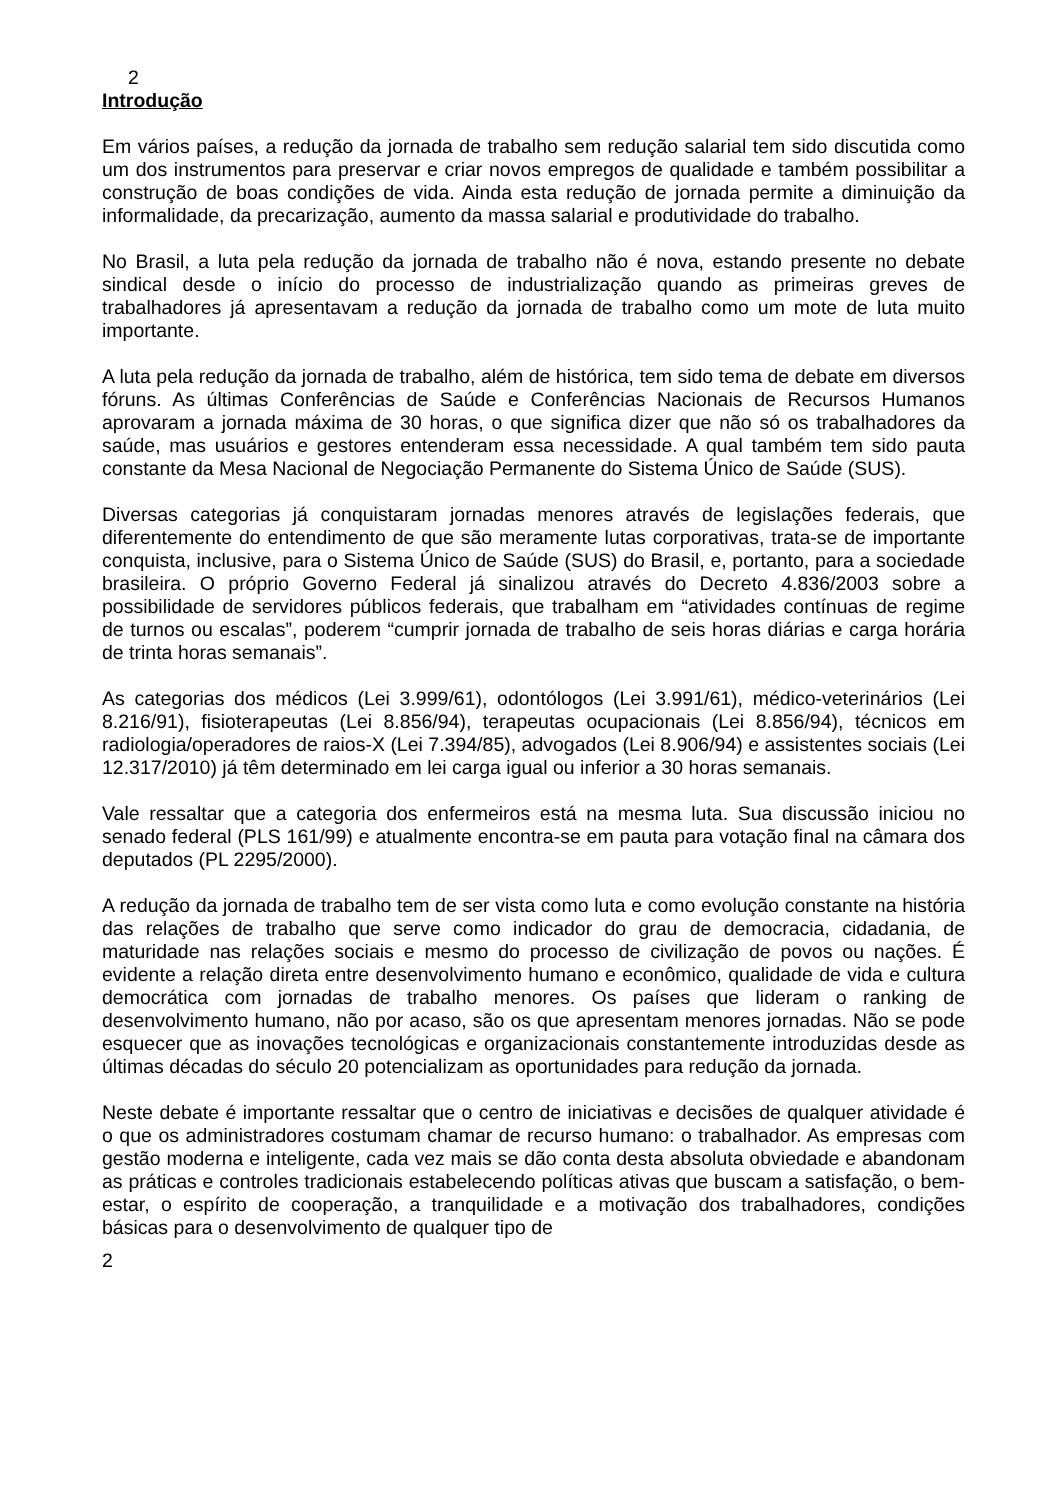2
Introdução
Em vários países, a redução da jornada de trabalho sem redução salarial tem sido discutida como um dos instrumentos para preservar e criar novos empregos de qualidade e também possibilitar a construção de boas condições de vida. Ainda esta redução de jornada permite a diminuição da informalidade, da precarização, aumento da massa salarial e produtividade do trabalho.
No Brasil, a luta pela redução da jornada de trabalho não é nova, estando presente no debate sindical desde o início do processo de industrialização quando as primeiras greves de trabalhadores já apresentavam a redução da jornada de trabalho como um mote de luta muito importante.
A luta pela redução da jornada de trabalho, além de histórica, tem sido tema de debate em diversos fóruns. As últimas Conferências de Saúde e Conferências Nacionais de Recursos Humanos aprovaram a jornada máxima de 30 horas, o que significa dizer que não só os trabalhadores da saúde, mas usuários e gestores entenderam essa necessidade. A qual também tem sido pauta constante da Mesa Nacional de Negociação Permanente do Sistema Único de Saúde (SUS).
Diversas categorias já conquistaram jornadas menores através de legislações federais, que diferentemente do entendimento de que são meramente lutas corporativas, trata-se de importante conquista, inclusive, para o Sistema Único de Saúde (SUS) do Brasil, e, portanto, para a sociedade brasileira. O próprio Governo Federal já sinalizou através do Decreto 4.836/2003 sobre a possibilidade de servidores públicos federais, que trabalham em “atividades contínuas de regime de turnos ou escalas”, poderem “cumprir jornada de trabalho de seis horas diárias e carga horária de trinta horas semanais”.
As categorias dos médicos (Lei 3.999/61), odontólogos (Lei 3.991/61), médico-veterinários (Lei 8.216/91), fisioterapeutas (Lei 8.856/94), terapeutas ocupacionais (Lei 8.856/94), técnicos em radiologia/operadores de raios-X (Lei 7.394/85), advogados (Lei 8.906/94) e assistentes sociais (Lei 12.317/2010) já têm determinado em lei carga igual ou inferior a 30 horas semanais.
Vale ressaltar que a categoria dos enfermeiros está na mesma luta. Sua discussão iniciou no senado federal (PLS 161/99) e atualmente encontra-se em pauta para votação final na câmara dos deputados (PL 2295/2000).
A redução da jornada de trabalho tem de ser vista como luta e como evolução constante na história das relações de trabalho que serve como indicador do grau de democracia, cidadania, de maturidade nas relações sociais e mesmo do processo de civilização de povos ou nações. É evidente a relação direta entre desenvolvimento humano e econômico, qualidade de vida e cultura democrática com jornadas de trabalho menores. Os países que lideram o ranking de desenvolvimento humano, não por acaso, são os que apresentam menores jornadas. Não se pode esquecer que as inovações tecnológicas e organizacionais constantemente introduzidas desde as últimas décadas do século 20 potencializam as oportunidades para redução da jornada.
Neste debate é importante ressaltar que o centro de iniciativas e decisões de qualquer atividade é o que os administradores costumam chamar de recurso humano: o trabalhador. As empresas com gestão moderna e inteligente, cada vez mais se dão conta desta absoluta obviedade e abandonam as práticas e controles tradicionais estabelecendo políticas ativas que buscam a satisfação, o bem-estar, o espírito de cooperação, a tranquilidade e a motivação dos trabalhadores, condições básicas para o desenvolvimento de qualquer tipo de
2